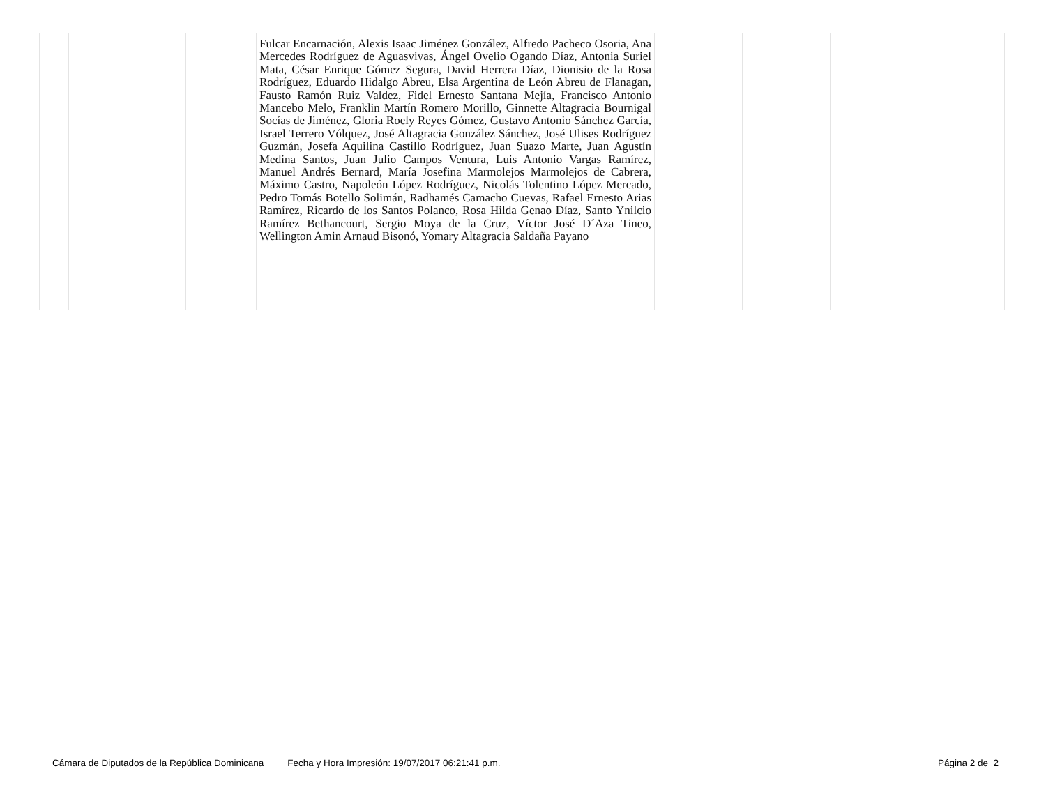| | | | Fulcar Encarnación, Alexis Isaac Jiménez González, Alfredo Pacheco Osoria, Ana Mercedes Rodríguez de Aguasvivas, Ángel Ovelio Ogando Díaz, Antonia Suriel Mata, César Enrique Gómez Segura, David Herrera Díaz, Dionisio de la Rosa Rodríguez, Eduardo Hidalgo Abreu, Elsa Argentina de León Abreu de Flanagan, Fausto Ramón Ruiz Valdez, Fidel Ernesto Santana Mejía, Francisco Antonio Mancebo Melo, Franklin Martín Romero Morillo, Ginnette Altagracia Bournigal Socías de Jiménez, Gloria Roely Reyes Gómez, Gustavo Antonio Sánchez García, Israel Terrero Vólquez, José Altagracia González Sánchez, José Ulises Rodríguez Guzmán, Josefa Aquilina Castillo Rodríguez, Juan Suazo Marte, Juan Agustín Medina Santos, Juan Julio Campos Ventura, Luis Antonio Vargas Ramírez, Manuel Andrés Bernard, María Josefina Marmolejos Marmolejos de Cabrera, Máximo Castro, Napoleón López Rodríguez, Nicolás Tolentino López Mercado, Pedro Tomás Botello Solimán, Radhamés Camacho Cuevas, Rafael Ernesto Arias Ramírez, Ricardo de los Santos Polanco, Rosa Hilda Genao Díaz, Santo Ynilcio Ramírez Bethancourt, Sergio Moya de la Cruz, Víctor José D´Aza Tineo, Wellington Amin Arnaud Bisonó, Yomary Altagracia Saldaña Payano | | | | |
Cámara de Diputados de la República Dominicana Fecha y Hora Impresión: 19/07/2017 06:21:41 p.m. Página 2 de 2